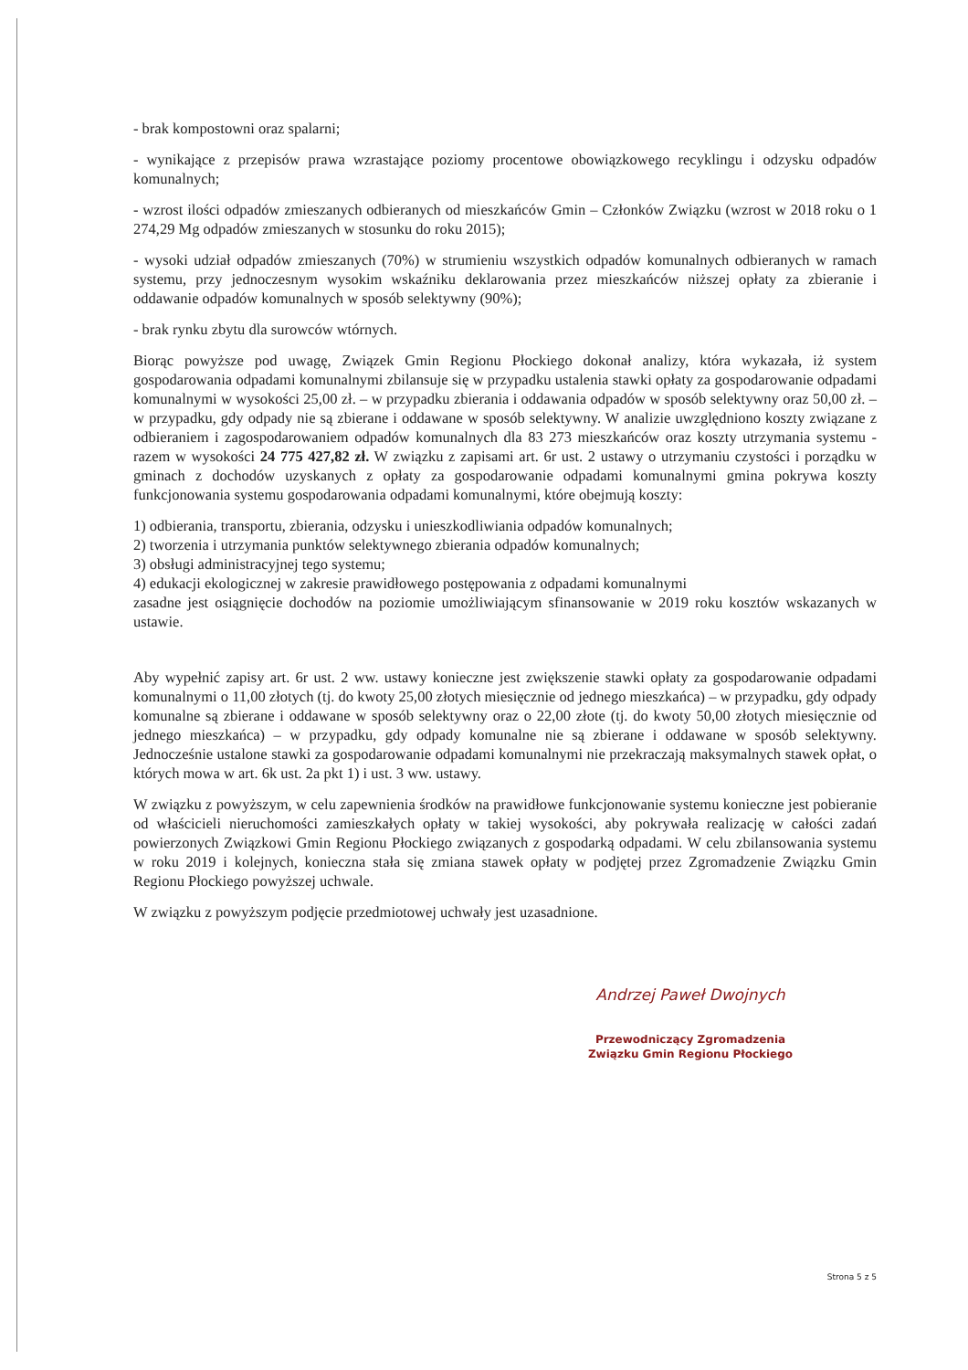- brak kompostowni oraz spalarni;
- wynikające z przepisów prawa wzrastające poziomy procentowe obowiązkowego recyklingu i odzysku odpadów komunalnych;
- wzrost ilości odpadów zmieszanych odbieranych od mieszkańców Gmin – Członków Związku (wzrost w 2018 roku o 1 274,29 Mg odpadów zmieszanych w stosunku do roku 2015);
- wysoki udział odpadów zmieszanych (70%) w strumieniu wszystkich odpadów komunalnych odbieranych w ramach systemu, przy jednoczesnym wysokim wskaźniku deklarowania przez mieszkańców niższej opłaty za zbieranie i oddawanie odpadów komunalnych w sposób selektywny (90%);
- brak rynku zbytu dla surowców wtórnych.
Biorąc powyższe pod uwagę, Związek Gmin Regionu Płockiego dokonał analizy, która wykazała, iż system gospodarowania odpadami komunalnymi zbilansuje się w przypadku ustalenia stawki opłaty za gospodarowanie odpadami komunalnymi w wysokości 25,00 zł. – w przypadku zbierania i oddawania odpadów w sposób selektywny oraz 50,00 zł. – w przypadku, gdy odpady nie są zbierane i oddawane w sposób selektywny. W analizie uwzględniono koszty związane z odbieraniem i zagospodarowaniem odpadów komunalnych dla 83 273 mieszkańców oraz koszty utrzymania systemu - razem w wysokości 24 775 427,82 zł. W związku z zapisami art. 6r ust. 2 ustawy o utrzymaniu czystości i porządku w gminach z dochodów uzyskanych z opłaty za gospodarowanie odpadami komunalnymi gmina pokrywa koszty funkcjonowania systemu gospodarowania odpadami komunalnymi, które obejmują koszty:
1) odbierania, transportu, zbierania, odzysku i unieszkodliwiania odpadów komunalnych;
2) tworzenia i utrzymania punktów selektywnego zbierania odpadów komunalnych;
3) obsługi administracyjnej tego systemu;
4) edukacji ekologicznej w zakresie prawidłowego postępowania z odpadami komunalnymi
zasadne jest osiągnięcie dochodów na poziomie umożliwiającym sfinansowanie w 2019 roku kosztów wskazanych w ustawie.
Aby wypełnić zapisy art. 6r ust. 2 ww. ustawy konieczne jest zwiększenie stawki opłaty za gospodarowanie odpadami komunalnymi o 11,00 złotych (tj. do kwoty 25,00 złotych miesięcznie od jednego mieszkańca) – w przypadku, gdy odpady komunalne są zbierane i oddawane w sposób selektywny oraz o 22,00 złote (tj. do kwoty 50,00 złotych miesięcznie od jednego mieszkańca) – w przypadku, gdy odpady komunalne nie są zbierane i oddawane w sposób selektywny. Jednocześnie ustalone stawki za gospodarowanie odpadami komunalnymi nie przekraczają maksymalnych stawek opłat, o których mowa w art. 6k ust. 2a pkt 1) i ust. 3 ww. ustawy.
W związku z powyższym, w celu zapewnienia środków na prawidłowe funkcjonowanie systemu konieczne jest pobieranie od właścicieli nieruchomości zamieszkałych opłaty w takiej wysokości, aby pokrywała realizację w całości zadań powierzonych Związkowi Gmin Regionu Płockiego związanych z gospodarką odpadami. W celu zbilansowania systemu w roku 2019 i kolejnych, konieczna stała się zmiana stawek opłaty w podjętej przez Zgromadzenie Związku Gmin Regionu Płockiego powyższej uchwale.
W związku z powyższym podjęcie przedmiotowej uchwały jest uzasadnione.
Andrzej Paweł Dwojnych
Przewodniczący Zgromadzenia
Związku Gmin Regionu Płockiego
Strona 5 z 5